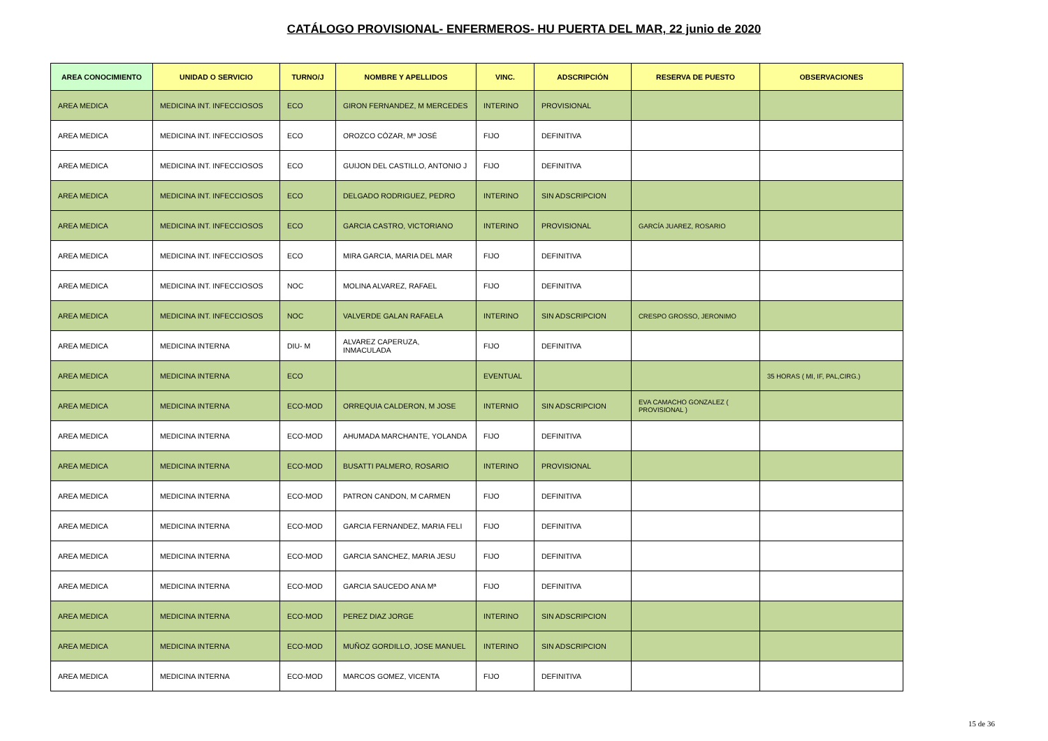CATÁLOGO PROVISIONAL- ENFERMEROS- HU PUERTA DEL MAR, 22 junio de 2020
| AREA CONOCIMIENTO | UNIDAD O SERVICIO | TURNO/J | NOMBRE Y APELLIDOS | VINC. | ADSCRIPCIÓN | RESERVA DE PUESTO | OBSERVACIONES |
| --- | --- | --- | --- | --- | --- | --- | --- |
| AREA MEDICA | MEDICINA INT. INFECCIOSOS | ECO | GIRON FERNANDEZ, M MERCEDES | INTERINO | PROVISIONAL | | |
| AREA MEDICA | MEDICINA INT. INFECCIOSOS | ECO | OROZCO CÓZAR, Mª JOSÉ | FIJO | DEFINITIVA | | |
| AREA MEDICA | MEDICINA INT. INFECCIOSOS | ECO | GUIJON DEL CASTILLO, ANTONIO J | FIJO | DEFINITIVA | | |
| AREA MEDICA | MEDICINA INT. INFECCIOSOS | ECO | DELGADO RODRIGUEZ, PEDRO | INTERINO | SIN ADSCRIPCION | | |
| AREA MEDICA | MEDICINA INT. INFECCIOSOS | ECO | GARCIA CASTRO, VICTORIANO | INTERINO | PROVISIONAL | GARCÍA JUAREZ, ROSARIO | |
| AREA MEDICA | MEDICINA INT. INFECCIOSOS | ECO | MIRA GARCIA, MARIA DEL MAR | FIJO | DEFINITIVA | | |
| AREA MEDICA | MEDICINA INT. INFECCIOSOS | NOC | MOLINA ALVAREZ, RAFAEL | FIJO | DEFINITIVA | | |
| AREA MEDICA | MEDICINA INT. INFECCIOSOS | NOC | VALVERDE GALAN RAFAELA | INTERINO | SIN ADSCRIPCION | CRESPO GROSSO, JERONIMO | |
| AREA MEDICA | MEDICINA INTERNA | DIU- M | ALVAREZ CAPERUZA, INMACULADA | FIJO | DEFINITIVA | | |
| AREA MEDICA | MEDICINA INTERNA | ECO | | EVENTUAL | | | 35 HORAS ( MI, IF, PAL,CIRG.) |
| AREA MEDICA | MEDICINA INTERNA | ECO-MOD | ORREQUIA CALDERON, M JOSE | INTERNIO | SIN ADSCRIPCION | EVA CAMACHO GONZALEZ ( PROVISIONAL ) | |
| AREA MEDICA | MEDICINA INTERNA | ECO-MOD | AHUMADA MARCHANTE, YOLANDA | FIJO | DEFINITIVA | | |
| AREA MEDICA | MEDICINA INTERNA | ECO-MOD | BUSATTI PALMERO, ROSARIO | INTERINO | PROVISIONAL | | |
| AREA MEDICA | MEDICINA INTERNA | ECO-MOD | PATRON CANDON, M CARMEN | FIJO | DEFINITIVA | | |
| AREA MEDICA | MEDICINA INTERNA | ECO-MOD | GARCIA FERNANDEZ, MARIA FELI | FIJO | DEFINITIVA | | |
| AREA MEDICA | MEDICINA INTERNA | ECO-MOD | GARCIA SANCHEZ, MARIA JESU | FIJO | DEFINITIVA | | |
| AREA MEDICA | MEDICINA INTERNA | ECO-MOD | GARCIA SAUCEDO ANA Mª | FIJO | DEFINITIVA | | |
| AREA MEDICA | MEDICINA INTERNA | ECO-MOD | PEREZ DIAZ JORGE | INTERINO | SIN ADSCRIPCION | | |
| AREA MEDICA | MEDICINA INTERNA | ECO-MOD | MUÑOZ GORDILLO, JOSE MANUEL | INTERINO | SIN ADSCRIPCION | | |
| AREA MEDICA | MEDICINA INTERNA | ECO-MOD | MARCOS GOMEZ, VICENTA | FIJO | DEFINITIVA | | |
15 de 36